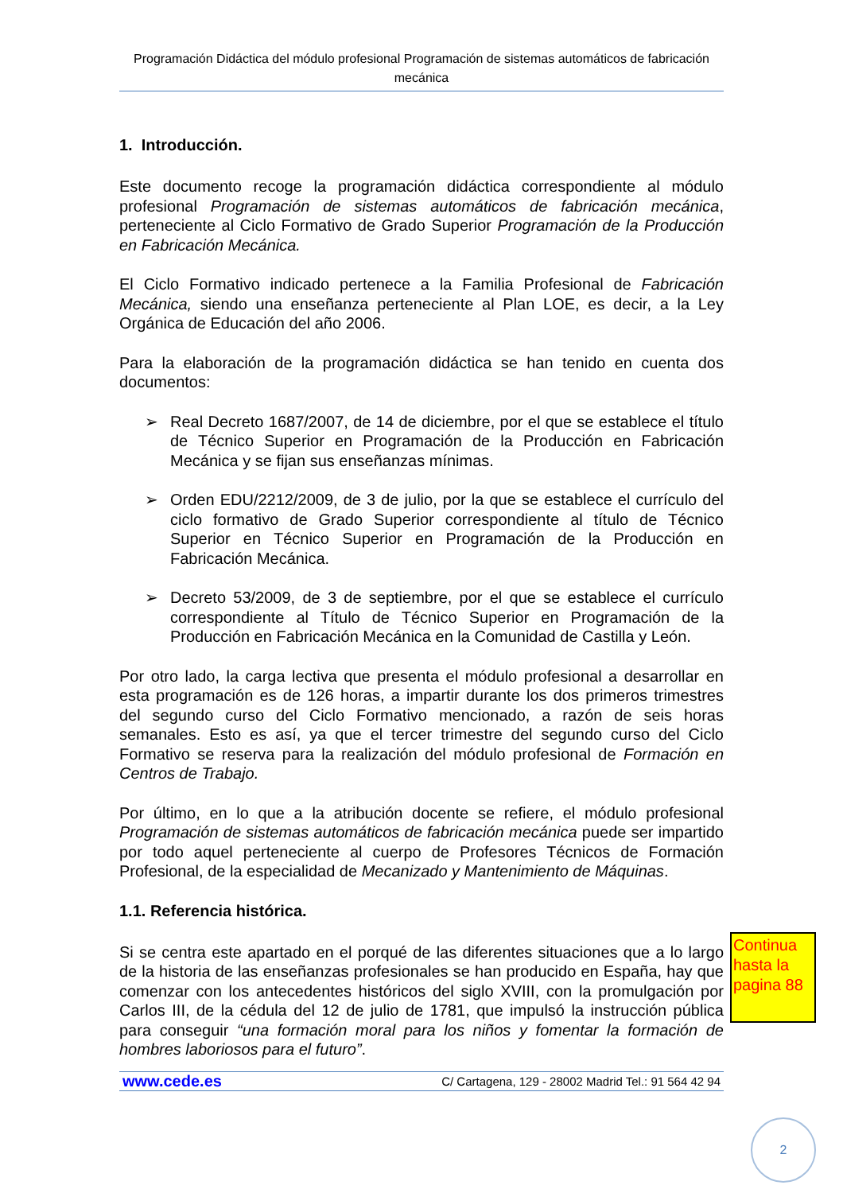Programación Didáctica del módulo profesional Programación de sistemas automáticos de fabricación mecánica
1. Introducción.
Este documento recoge la programación didáctica correspondiente al módulo profesional Programación de sistemas automáticos de fabricación mecánica, perteneciente al Ciclo Formativo de Grado Superior Programación de la Producción en Fabricación Mecánica.
El Ciclo Formativo indicado pertenece a la Familia Profesional de Fabricación Mecánica, siendo una enseñanza perteneciente al Plan LOE, es decir, a la Ley Orgánica de Educación del año 2006.
Para la elaboración de la programación didáctica se han tenido en cuenta dos documentos:
➢ Real Decreto 1687/2007, de 14 de diciembre, por el que se establece el título de Técnico Superior en Programación de la Producción en Fabricación Mecánica y se fijan sus enseñanzas mínimas.
➢ Orden EDU/2212/2009, de 3 de julio, por la que se establece el currículo del ciclo formativo de Grado Superior correspondiente al título de Técnico Superior en Técnico Superior en Programación de la Producción en Fabricación Mecánica.
➢ Decreto 53/2009, de 3 de septiembre, por el que se establece el currículo correspondiente al Título de Técnico Superior en Programación de la Producción en Fabricación Mecánica en la Comunidad de Castilla y León.
Por otro lado, la carga lectiva que presenta el módulo profesional a desarrollar en esta programación es de 126 horas, a impartir durante los dos primeros trimestres del segundo curso del Ciclo Formativo mencionado, a razón de seis horas semanales. Esto es así, ya que el tercer trimestre del segundo curso del Ciclo Formativo se reserva para la realización del módulo profesional de Formación en Centros de Trabajo.
Por último, en lo que a la atribución docente se refiere, el módulo profesional Programación de sistemas automáticos de fabricación mecánica puede ser impartido por todo aquel perteneciente al cuerpo de Profesores Técnicos de Formación Profesional, de la especialidad de Mecanizado y Mantenimiento de Máquinas.
1.1. Referencia histórica.
Si se centra este apartado en el porqué de las diferentes situaciones que a lo largo de la historia de las enseñanzas profesionales se han producido en España, hay que comenzar con los antecedentes históricos del siglo XVIII, con la promulgación por Carlos III, de la cédula del 12 de julio de 1781, que impulsó la instrucción pública para conseguir “una formación moral para los niños y fomentar la formación de hombres laboriosos para el futuro”.
www.cede.es C/ Cartagena, 129 - 28002 Madrid Tel.: 91 564 42 94
Continua hasta la pagina 88
2